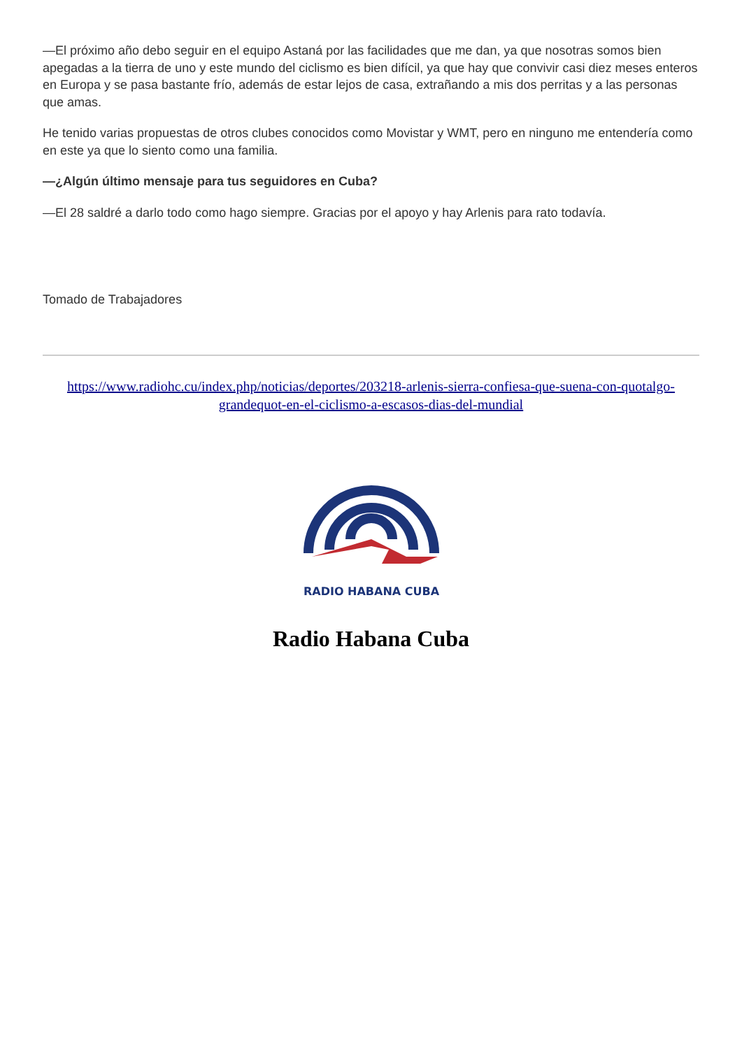—El próximo año debo seguir en el equipo Astaná por las facilidades que me dan, ya que nosotras somos bien apegadas a la tierra de uno y este mundo del ciclismo es bien difícil, ya que hay que convivir casi diez meses enteros en Europa y se pasa bastante frío, además de estar lejos de casa, extrañando a mis dos perritas y a las personas que amas.
He tenido varias propuestas de otros clubes conocidos como Movistar y WMT, pero en ninguno me entendería como en este ya que lo siento como una familia.
—¿Algún último mensaje para tus seguidores en Cuba?
—El 28 saldré a darlo todo como hago siempre. Gracias por el apoyo y hay Arlenis para rato todavía.
Tomado de Trabajadores
https://www.radiohc.cu/index.php/noticias/deportes/203218-arlenis-sierra-confiesa-que-suena-con-quotalgo-grandequot-en-el-ciclismo-a-escasos-dias-del-mundial
RADIO HABANA CUBA
Radio Habana Cuba